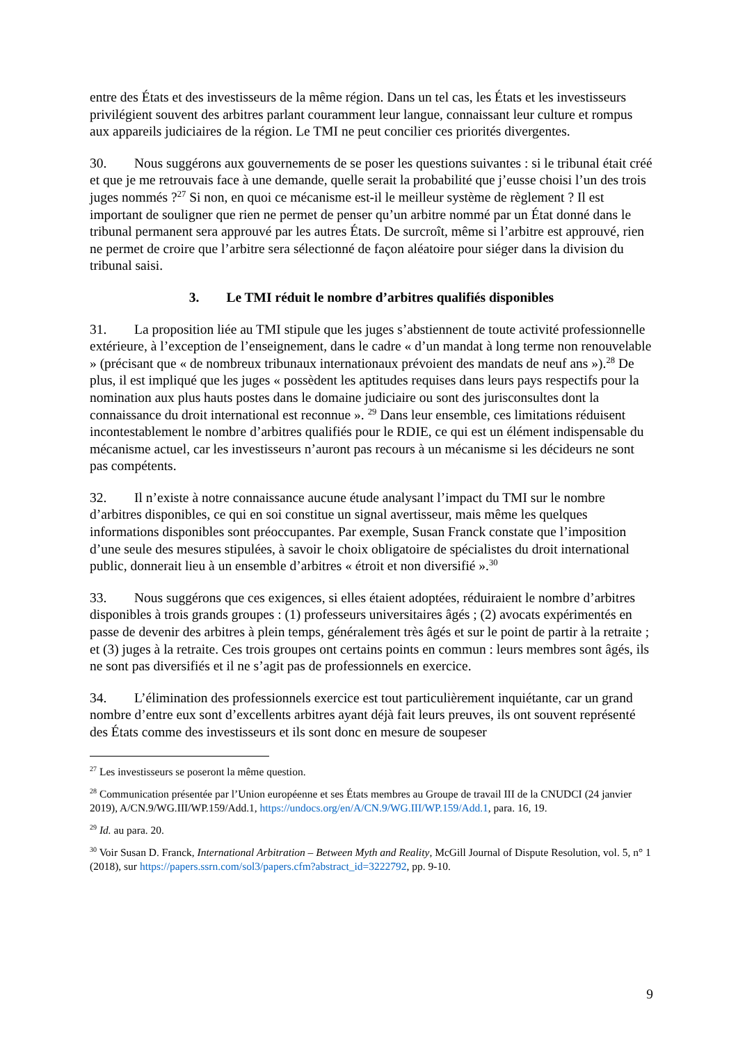entre des États et des investisseurs de la même région. Dans un tel cas, les États et les investisseurs privilégient souvent des arbitres parlant couramment leur langue, connaissant leur culture et rompus aux appareils judiciaires de la région. Le TMI ne peut concilier ces priorités divergentes.
30. Nous suggérons aux gouvernements de se poser les questions suivantes : si le tribunal était créé et que je me retrouvais face à une demande, quelle serait la probabilité que j’eusse choisi l’un des trois juges nommés ?<sup>27</sup> Si non, en quoi ce mécanisme est-il le meilleur système de règlement ? Il est important de souligner que rien ne permet de penser qu’un arbitre nommé par un État donné dans le tribunal permanent sera approuvé par les autres États. De surcroît, même si l’arbitre est approuvé, rien ne permet de croire que l’arbitre sera sélectionné de façon aléatoire pour siéger dans la division du tribunal saisi.
3. Le TMI réduit le nombre d’arbitres qualifiés disponibles
31. La proposition liée au TMI stipule que les juges s’abstiennent de toute activité professionnelle extérieure, à l’exception de l’enseignement, dans le cadre « d’un mandat à long terme non renouvelable » (précisant que « de nombreux tribunaux internationaux prévoient des mandats de neuf ans »).<sup>28</sup> De plus, il est impliqué que les juges « possèdent les aptitudes requises dans leurs pays respectifs pour la nomination aux plus hauts postes dans le domaine judiciaire ou sont des jurisconsultes dont la connaissance du droit international est reconnue ». <sup>29</sup> Dans leur ensemble, ces limitations réduisent incontestablement le nombre d’arbitres qualifiés pour le RDIE, ce qui est un élément indispensable du mécanisme actuel, car les investisseurs n’auront pas recours à un mécanisme si les décideurs ne sont pas compétents.
32. Il n’existe à notre connaissance aucune étude analysant l’impact du TMI sur le nombre d’arbitres disponibles, ce qui en soi constitue un signal avertisseur, mais même les quelques informations disponibles sont préoccupantes. Par exemple, Susan Franck constate que l’imposition d’une seule des mesures stipulées, à savoir le choix obligatoire de spécialistes du droit international public, donnerait lieu à un ensemble d’arbitres « étroit et non diversifié ».<sup>30</sup>
33. Nous suggérons que ces exigences, si elles étaient adoptées, réduiraient le nombre d’arbitres disponibles à trois grands groupes : (1) professeurs universitaires âgés ; (2) avocats expérimentés en passe de devenir des arbitres à plein temps, généralement très âgés et sur le point de partir à la retraite ; et (3) juges à la retraite. Ces trois groupes ont certains points en commun : leurs membres sont âgés, ils ne sont pas diversifiés et il ne s’agit pas de professionnels en exercice.
34. L’élimination des professionnels exercice est tout particulièrement inquiétante, car un grand nombre d’entre eux sont d’excellents arbitres ayant déjà fait leurs preuves, ils ont souvent représenté des États comme des investisseurs et ils sont donc en mesure de soupeser
<sup>27</sup> Les investisseurs se poseront la même question.
<sup>28</sup> Communication présentée par l’Union européenne et ses États membres au Groupe de travail III de la CNUDCI (24 janvier 2019), A/CN.9/WG.III/WP.159/Add.1, https://undocs.org/en/A/CN.9/WG.III/WP.159/Add.1, para. 16, 19.
<sup>29</sup> Id. au para. 20.
<sup>30</sup> Voir Susan D. Franck, International Arbitration – Between Myth and Reality, McGill Journal of Dispute Resolution, vol. 5, n° 1 (2018), sur https://papers.ssrn.com/sol3/papers.cfm?abstract_id=3222792, pp. 9-10.
9